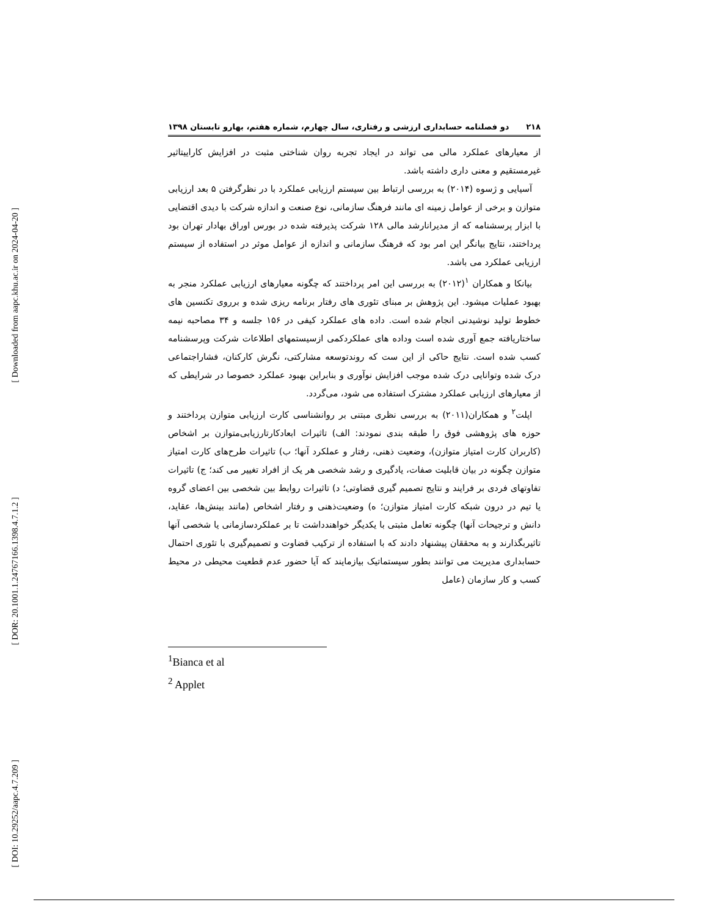[ Downloaded from aapc.khu.ac.ir on 2024-04-20 ]
[ DOR: 20.1001.1.24767166.1398.4.7.1.2 ]
[ DOI: 10.29252/aapc.4.7.209 ]
۲۱۸ دو فصلنامه حسابداری ارزشی و رفتاری، سال چهارم، شماره هفتم، بهارو تابستان ۱۳۹۸
از معیارهای عملکرد مالی می تواند در ایجاد تجربه روان شناختی مثبت در افزایش کاراییتاثیر غیرمستقیم و معنی داری داشته باشد.
آسیایی و ژسوه (۲۰۱۴) به بررسی ارتباط بین سیستم ارزیابی عملکرد با در نظرگرفتن ۵ بعد ارزیابی متوازن و برخی از عوامل زمینه ای مانند فرهنگ سازمانی، نوع صنعت و اندازه شرکت با دیدی اقتضایی با ابزار پرسشنامه که از مدیرانارشد مالی ۱۲۸ شرکت پذیرفته شده در بورس اوراق بهادار تهران بود پرداختند، نتایج بیانگر این امر بود که فرهنگ سازمانی و اندازه از عوامل موثر در استفاده از سیستم ارزیابی عملکرد می باشد.
بیانکا و همکاران <sup>۱</sup>(۲۰۱۲) به بررسی این امر پرداختند که چگونه معیارهای ارزیابی عملکرد منجر به بهبود عملیات میشود. این پژوهش بر مبنای تئوری های رفتار برنامه ریزی شده و برروی تکنسین های خطوط تولید نوشیدنی انجام شده است. داده های عملکرد کیفی در ۱۵۶ جلسه و ۳۴ مصاحبه نیمه ساختاریافته جمع آوری شده است وداده های عملکردکمی ازسیستمهای اطلاعات شرکت وپرسشنامه کسب شده است. نتایج حاکی از این ست که روندتوسعه مشارکتی، نگرش کارکنان، فشاراجتماعی درک شده وتوانایی درک شده موجب افزایش نوآوری و بنابراین بهبود عملکرد خصوصا در شرایطی که از معیارهای ارزیابی عملکرد مشترک استفاده می شود، می‌گردد.
اپلت<sup>۲</sup> و همکاران(۲۰۱۱) به بررسی نظری مبتنی بر روانشناسی کارت ارزیابی متوازن پرداختند و حوزه های پژوهشی فوق را طبقه بندی نمودند: الف) تاثیرات ابعادکارتارزیابی‌متوازن بر اشخاص (کاربران کارت امتیاز متوازن)، وضعیت ذهنی، رفتار و عملکرد آنها؛ ب) تاثیرات طرح‌های کارت امتیاز متوازن چگونه در بیان قابلیت صفات، یادگیری و رشد شخصی هر یک از افراد تغییر می کند؛ ج) تاثیرات تفاوتهای فردی بر فرایند و نتایج تصمیم گیری قضاوتی؛ د) تاثیرات روابط بین شخصی بین اعضای گروه یا تیم در درون شبکه کارت امتیاز متوازن؛ ه) وضعیت‌ذهنی و رفتار اشخاص (مانند بینش‌ها، عقاید، دانش و ترجیحات آنها) چگونه تعامل مثبتی با یکدیگر خواهندداشت تا بر عملکردسازمانی یا شخصی آنها تاثیربگذارند و به محققان پیشنهاد دادند که با استفاده از ترکیب قضاوت و تصمیم‌گیری با تئوری احتمال حسابداری مدیریت می توانند بطور سیستماتیک بیازمایند که آیا حضور عدم قطعیت محیطی در محیط کسب و کار سازمان (عامل
<sup>1</sup> Bianca et al
<sup>2</sup> Applet